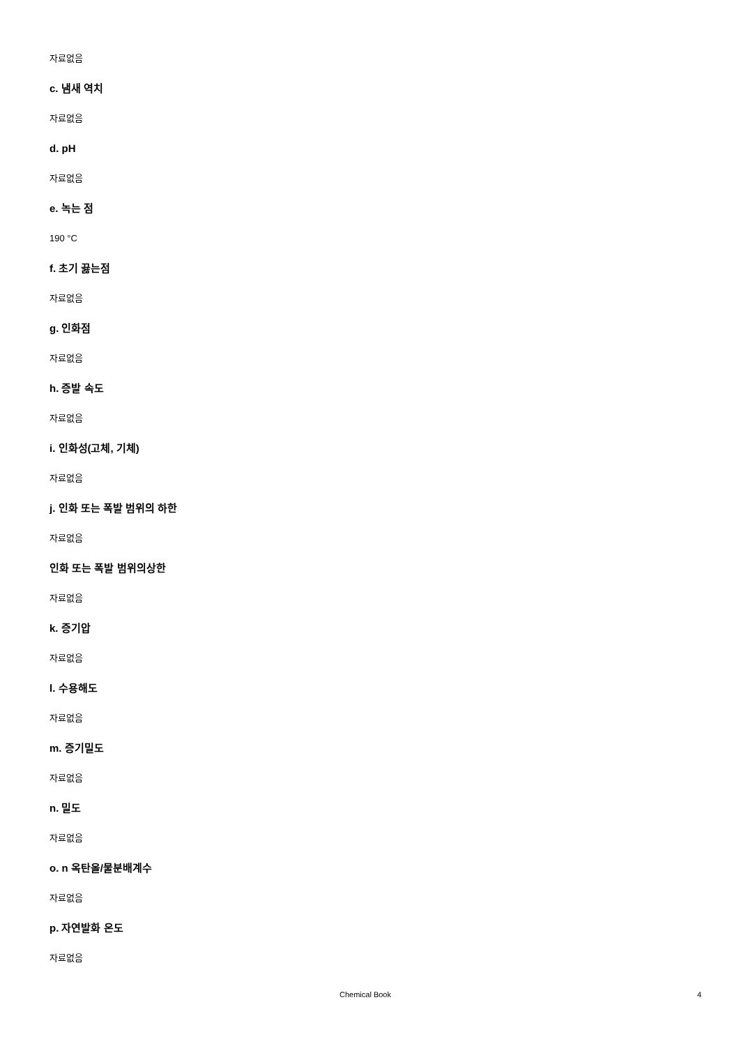자료없음
c. 냄새 역치
자료없음
d. pH
자료없음
e. 녹는 점
190 °C
f. 초기 끓는점
자료없음
g. 인화점
자료없음
h. 증발 속도
자료없음
i. 인화성(고체, 기체)
자료없음
j. 인화 또는 폭발 범위의 하한
자료없음
인화 또는 폭발 범위의상한
자료없음
k. 증기압
자료없음
l. 수용해도
자료없음
m. 증기밀도
자료없음
n. 밀도
자료없음
o. n 옥탄올/물분배계수
자료없음
p. 자연발화 온도
자료없음
Chemical Book 4